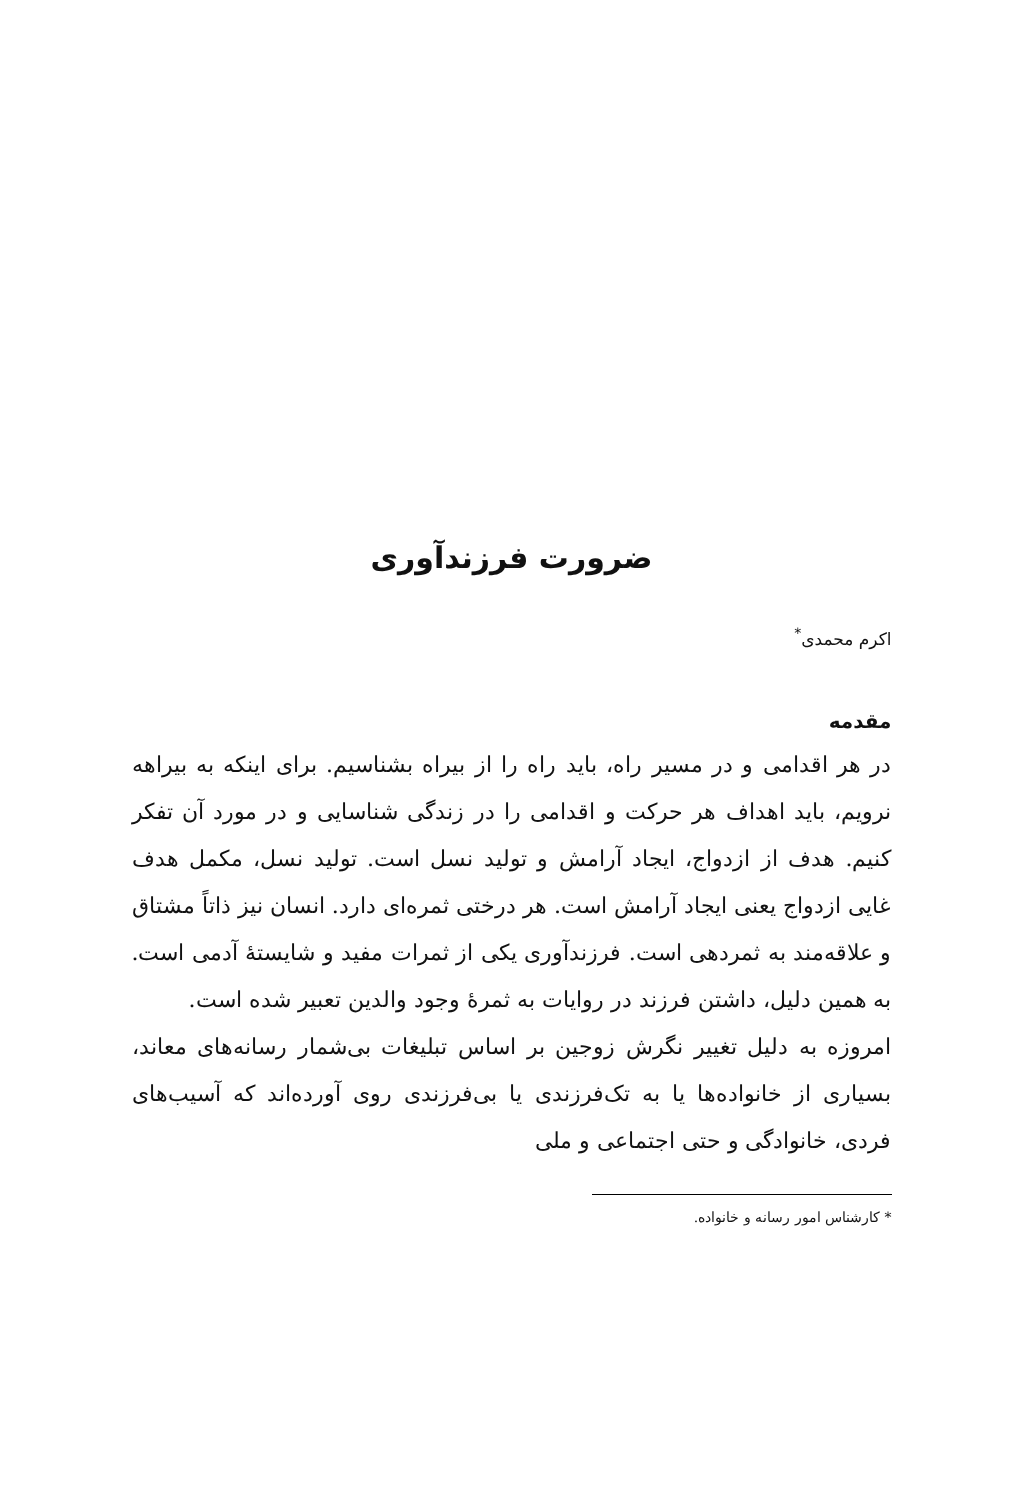ضرورت فرزندآوری
اکرم محمدی<sup>*</sup>
مقدمه
در هر اقدامی و در مسیر راه، باید راه را از بیراه بشناسیم. برای اینکه به بیراهه نرویم، باید اهداف هر حرکت و اقدامی را در زندگی شناسایی و در مورد آن تفکر کنیم. هدف از ازدواج، ایجاد آرامش و تولید نسل است. تولید نسل، مکمل هدف غایی ازدواج یعنی ایجاد آرامش است. هر درختی ثمره‌ای دارد. انسان نیز ذاتاً مشتاق و علاقه‌مند به ثمردهی است. فرزندآوری یکی از ثمرات مفید و شایستهٔ آدمی است. به همین دلیل، داشتن فرزند در روایات به ثمرهٔ وجود والدین تعبیر شده است.
امروزه به دلیل تغییر نگرش زوجین بر اساس تبلیغات بی‌شمار رسانه‌های معاند، بسیاری از خانواده‌ها یا به تک‌فرزندی یا بی‌فرزندی روی آورده‌اند که آسیب‌های فردی، خانوادگی و حتی اجتماعی و ملی
* کارشناس امور رسانه و خانواده.